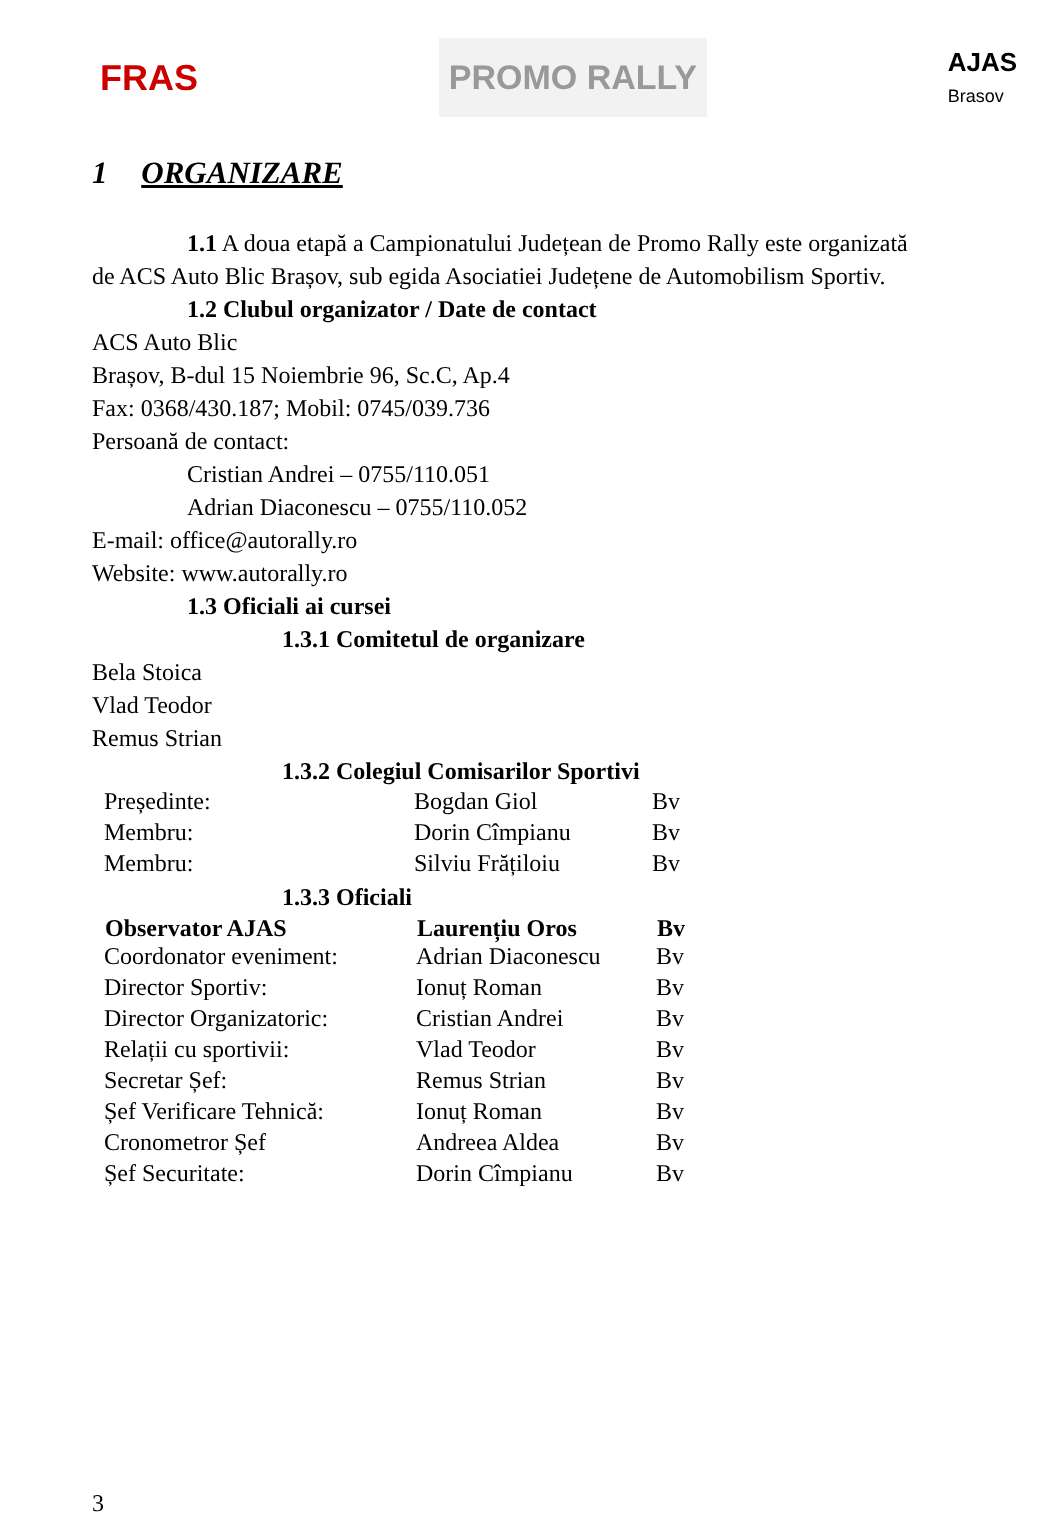FRAS
PROMO RALLY
AJAS
Brasov
1 ORGANIZARE
1.1 A doua etapă a Campionatului Județean de Promo Rally este organizată
de ACS Auto Blic Brașov, sub egida Asociatiei Județene de Automobilism Sportiv.
1.2 Clubul organizator / Date de contact
ACS Auto Blic
Brașov, B-dul 15 Noiembrie 96, Sc.C, Ap.4
Fax: 0368/430.187; Mobil: 0745/039.736
Persoană de contact:
Cristian Andrei – 0755/110.051
Adrian Diaconescu – 0755/110.052
E-mail: office@autorally.ro
Website: www.autorally.ro
1.3 Oficiali ai cursei
1.3.1 Comitetul de organizare
Bela Stoica
Vlad Teodor
Remus Strian
1.3.2 Colegiul Comisarilor Sportivi
| Președinte: | Bogdan Giol | Bv |
| Membru: | Dorin Cîmpianu | Bv |
| Membru: | Silviu Frățiloiu | Bv |
1.3.3 Oficiali
| Observator AJAS | Laurențiu Oros | Bv |
| --- | --- | --- |
| Coordonator eveniment: | Adrian Diaconescu | Bv |
| Director Sportiv: | Ionuț Roman | Bv |
| Director Organizatoric: | Cristian Andrei | Bv |
| Relații cu sportivii: | Vlad Teodor | Bv |
| Secretar Șef: | Remus Strian | Bv |
| Șef Verificare Tehnică: | Ionuț Roman | Bv |
| Cronometror Șef | Andreea Aldea | Bv |
| Șef Securitate: | Dorin Cîmpianu | Bv |
3